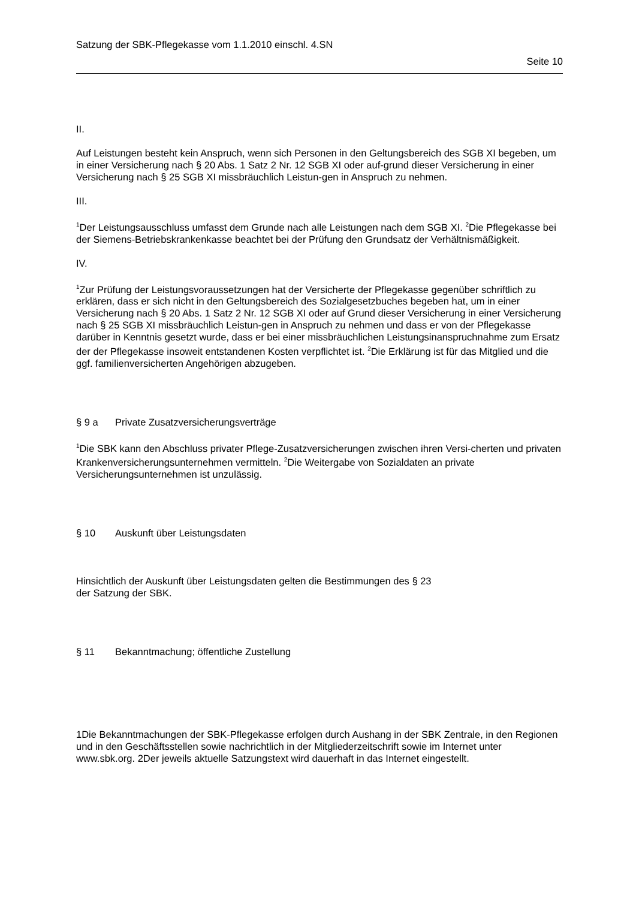Satzung der SBK-Pflegekasse vom 1.1.2010 einschl. 4.SN
Seite 10
II.
Auf Leistungen besteht kein Anspruch, wenn sich Personen in den Geltungsbereich des SGB XI begeben, um in einer Versicherung nach § 20 Abs. 1 Satz 2 Nr. 12 SGB XI oder auf-grund dieser Versicherung in einer Versicherung nach § 25 SGB XI missbräuchlich Leistun-gen in Anspruch zu nehmen.
III.
<sup>1</sup> Der Leistungsausschluss umfasst dem Grunde nach alle Leistungen nach dem SGB XI. <sup>2</sup>Die Pflegekasse bei der Siemens-Betriebskrankenkasse beachtet bei der Prüfung den Grundsatz der Verhältnismäßigkeit.
IV.
<sup>1</sup> Zur Prüfung der Leistungsvoraussetzungen hat der Versicherte der Pflegekasse gegenüber schriftlich zu erklären, dass er sich nicht in den Geltungsbereich des Sozialgesetzbuches begeben hat, um in einer Versicherung nach § 20 Abs. 1 Satz 2 Nr. 12 SGB XI oder auf Grund dieser Versicherung in einer Versicherung nach § 25 SGB XI missbräuchlich Leistun-gen in Anspruch zu nehmen und dass er von der Pflegekasse darüber in Kenntnis gesetzt wurde, dass er bei einer missbräuchlichen Leistungsinanspruchnahme zum Ersatz der der Pflegekasse insoweit entstandenen Kosten verpflichtet ist. <sup>2</sup>Die Erklärung ist für das Mitglied und die ggf. familienversicherten Angehörigen abzugeben.
§ 9 a Private Zusatzversicherungsverträge
<sup>1</sup> Die SBK kann den Abschluss privater Pflege-Zusatzversicherungen zwischen ihren Versi-cherten und privaten Krankenversicherungsunternehmen vermitteln. <sup>2</sup>Die Weitergabe von Sozialdaten an private Versicherungsunternehmen ist unzulässig.
§ 10 Auskunft über Leistungsdaten
Hinsichtlich der Auskunft über Leistungsdaten gelten die Bestimmungen des § 23
der Satzung der SBK.
§ 11 Bekanntmachung; öffentliche Zustellung
1Die Bekanntmachungen der SBK-Pflegekasse erfolgen durch Aushang in der SBK Zentrale, in den Regionen und in den Geschäftsstellen sowie nachrichtlich in der Mitgliederzeitschrift sowie im Internet unter www.sbk.org. 2Der jeweils aktuelle Satzungstext wird dauerhaft in das Internet eingestellt.